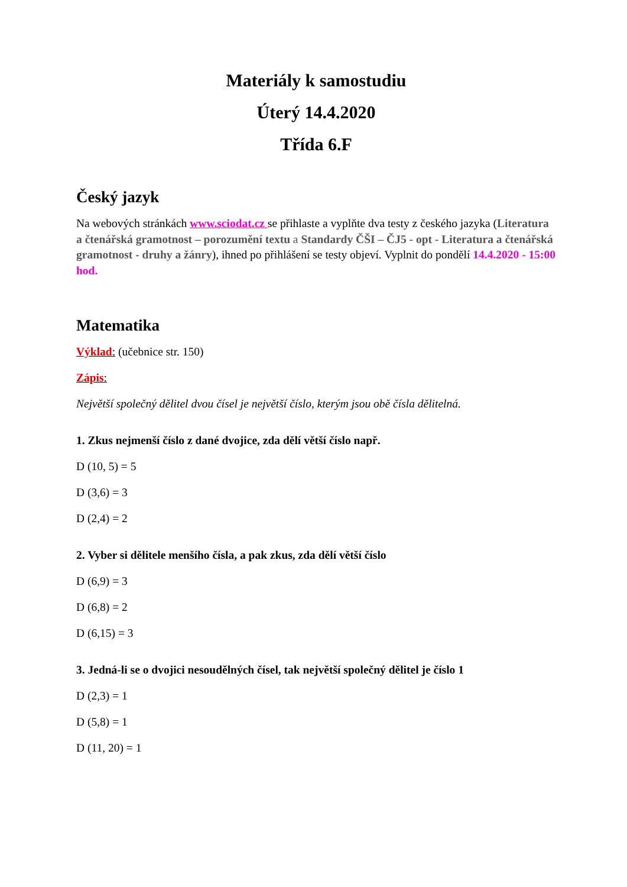Materiály k samostudiu
Úterý 14.4.2020
Třída 6.F
Český jazyk
Na webových stránkách www.sciodat.cz se přihlaste a vyplňte dva testy z českého jazyka (Literatura a čtenářská gramotnost – porozumění textu a Standardy ČŠI – ČJ5 - opt - Literatura a čtenářská gramotnost - druhy a žánry), ihned po přihlášení se testy objeví. Vyplnit do pondělí 14.4.2020 - 15:00 hod.
Matematika
Výklad: (učebnice str. 150)
Zápis:
Největší společný dělitel dvou čísel je největší číslo, kterým jsou obě čísla dělitelná.
1. Zkus nejmenší číslo z dané dvojice, zda dělí větší číslo např.
D (10, 5) = 5
D (3,6) = 3
D (2,4) = 2
2. Vyber si dělitele menšího čísla, a pak zkus, zda dělí větší číslo
D (6,9) = 3
D (6,8) = 2
D (6,15) = 3
3. Jedná-li se o dvojici nesoudělných čísel, tak největší společný dělitel je číslo 1
D (2,3) = 1
D (5,8) = 1
D (11, 20) = 1